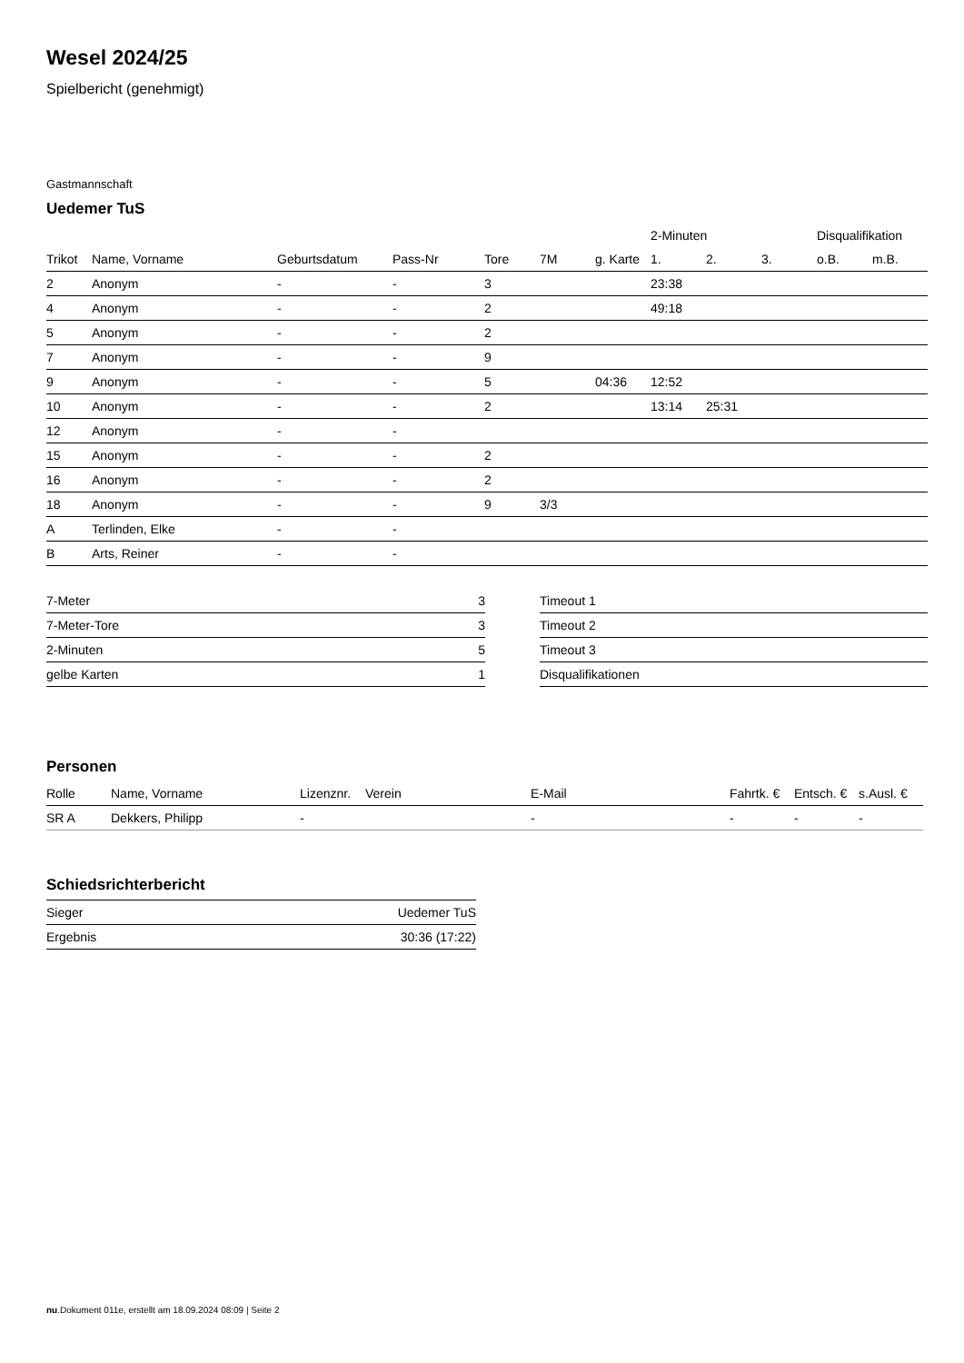Wesel 2024/25
Spielbericht (genehmigt)
Gastmannschaft
Uedemer TuS
| | | | | | | | 2-Minuten | | | Disqualifikation | |
| --- | --- | --- | --- | --- | --- | --- | --- | --- | --- | --- | --- |
| Trikot | Name, Vorname | Geburtsdatum | Pass-Nr | Tore | 7M | g. Karte | 1. | 2. | 3. | o.B. | m.B. |
| 2 | Anonym | - | - | 3 | | | 23:38 | | | | |
| 4 | Anonym | - | - | 2 | | | 49:18 | | | | |
| 5 | Anonym | - | - | 2 | | | | | | | |
| 7 | Anonym | - | - | 9 | | | | | | | |
| 9 | Anonym | - | - | 5 | | 04:36 | 12:52 | | | | |
| 10 | Anonym | - | - | 2 | | | 13:14 | 25:31 | | | |
| 12 | Anonym | - | - | | | | | | | | |
| 15 | Anonym | - | - | 2 | | | | | | | |
| 16 | Anonym | - | - | 2 | | | | | | | |
| 18 | Anonym | - | - | 9 | 3/3 | | | | | | |
| A | Terlinden, Elke | - | - | | | | | | | | |
| B | Arts, Reiner | - | - | | | | | | | | |
| 7-Meter | 3 |
| 7-Meter-Tore | 3 |
| 2-Minuten | 5 |
| gelbe Karten | 1 |
| Timeout 1 |
| Timeout 2 |
| Timeout 3 |
| Disqualifikationen |
Personen
| Rolle | Name, Vorname | Lizenznr. | Verein | E-Mail | Fahrtk. € | Entsch. € | s.Ausl. € |
| --- | --- | --- | --- | --- | --- | --- | --- |
| SR A | Dekkers, Philipp | - | | - | - | - | - |
Schiedsrichterbericht
| Sieger | Uedemer TuS |
| Ergebnis | 30:36 (17:22) |
nu.Dokument 011e, erstellt am 18.09.2024 08:09 | Seite 2